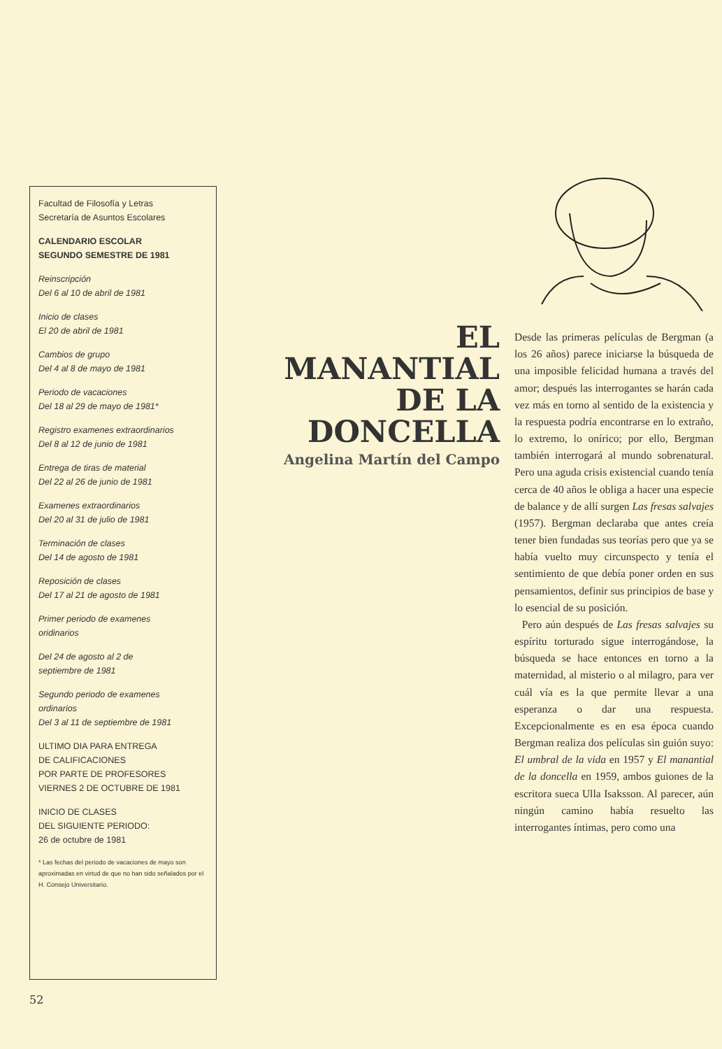Facultad de Filosofía y Letras
Secretaría de Asuntos Escolares
CALENDARIO ESCOLAR
SEGUNDO SEMESTRE DE 1981
Reinscripción
Del 6 al 10 de abril de 1981
Inicio de clases
El 20 de abril de 1981
Cambios de grupo
Del 4 al 8 de mayo de 1981
Periodo de vacaciones
Del 18 al 29 de mayo de 1981*
Registro examenes extraordinarios
Del 8 al 12 de junio de 1981
Entrega de tiras de material
Del 22 al 26 de junio de 1981
Examenes extraordinarios
Del 20 al 31 de julio de 1981
Terminación de clases
Del 14 de agosto de 1981
Reposición de clases
Del 17 al 21 de agosto de 1981
Primer periodo de examenes
oridinarios
Del 24 de agosto al 2 de
septiembre de 1981
Segundo periodo de examenes
ordinarios
Del 3 al 11 de septiembre de 1981
ULTIMO DIA PARA ENTREGA
DE CALIFICACIONES
POR PARTE DE PROFESORES
VIERNES 2 DE OCTUBRE DE 1981
INICIO DE CLASES
DEL SIGUIENTE PERIODO:
26 de octubre de 1981
* Las fechas del periodo de vacaciones de mayo son aproximadas en virtud de que no han sido señalados por el H. Consejo Universitario.
EL MANANTIAL
DE LA DONCELLA
Angelina Martín del Campo
Desde las primeras películas de Bergman (a los 26 años) parece iniciarse la búsqueda de una imposible felicidad humana a través del amor; después las interrogantes se harán cada vez más en torno al sentido de la existencia y la respuesta podría encontrarse en lo extraño, lo extremo, lo onírico; por ello, Bergman también interrogará al mundo sobrenatural. Pero una aguda crisis existencial cuando tenía cerca de 40 años le obliga a hacer una especie de balance y de allí surgen Las fresas salvajes (1957). Bergman declaraba que antes creía tener bien fundadas sus teorías pero que ya se había vuelto muy circunspecto y tenía el sentimiento de que debía poner orden en sus pensamientos, definir sus principios de base y lo esencial de su posición.
Pero aún después de Las fresas salvajes su espíritu torturado sigue interrogándose, la búsqueda se hace entonces en torno a la maternidad, al misterio o al milagro, para ver cuál vía es la que permite llevar a una esperanza o dar una respuesta. Excepcionalmente es en esa época cuando Bergman realiza dos películas sin guión suyo: El umbral de la vida en 1957 y El manantial de la doncella en 1959, ambos guiones de la escritora sueca Ulla Isaksson. Al parecer, aún ningún camino había resuelto las interrogantes íntimas, pero como una
52